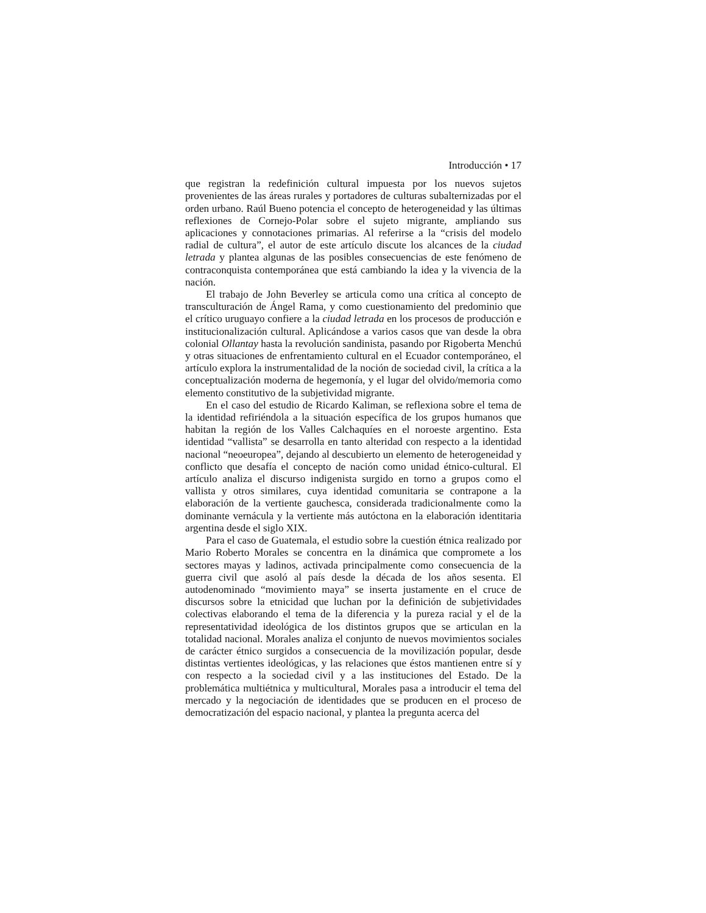Introducción • 17
que registran la redefinición cultural impuesta por los nuevos sujetos provenientes de las áreas rurales y portadores de culturas subalternizadas por el orden urbano. Raúl Bueno potencia el concepto de heterogeneidad y las últimas reflexiones de Cornejo-Polar sobre el sujeto migrante, ampliando sus aplicaciones y connotaciones primarias. Al referirse a la “crisis del modelo radial de cultura”, el autor de este artículo discute los alcances de la ciudad letrada y plantea algunas de las posibles consecuencias de este fenómeno de contraconquista contemporánea que está cambiando la idea y la vivencia de la nación.
El trabajo de John Beverley se articula como una crítica al concepto de transculturación de Ángel Rama, y como cuestionamiento del predominio que el crítico uruguayo confiere a la ciudad letrada en los procesos de producción e institucionalización cultural. Aplicándose a varios casos que van desde la obra colonial Ollantay hasta la revolución sandinista, pasando por Rigoberta Menchú y otras situaciones de enfrentamiento cultural en el Ecuador contemporáneo, el artículo explora la instrumentalidad de la noción de sociedad civil, la crítica a la conceptualización moderna de hegemonía, y el lugar del olvido/memoria como elemento constitutivo de la subjetividad migrante.
En el caso del estudio de Ricardo Kaliman, se reflexiona sobre el tema de la identidad refiriéndola a la situación específica de los grupos humanos que habitan la región de los Valles Calchaquíes en el noroeste argentino. Esta identidad “vallista” se desarrolla en tanto alteridad con respecto a la identidad nacional “neoeuropea”, dejando al descubierto un elemento de heterogeneidad y conflicto que desafía el concepto de nación como unidad étnico-cultural. El artículo analiza el discurso indigenista surgido en torno a grupos como el vallista y otros similares, cuya identidad comunitaria se contrapone a la elaboración de la vertiente gauchesca, considerada tradicionalmente como la dominante vernácula y la vertiente más autóctona en la elaboración identitaria argentina desde el siglo XIX.
Para el caso de Guatemala, el estudio sobre la cuestión étnica realizado por Mario Roberto Morales se concentra en la dinámica que compromete a los sectores mayas y ladinos, activada principalmente como consecuencia de la guerra civil que asoló al país desde la década de los años sesenta. El autodenominado “movimiento maya” se inserta justamente en el cruce de discursos sobre la etnicidad que luchan por la definición de subjetividades colectivas elaborando el tema de la diferencia y la pureza racial y el de la representatividad ideológica de los distintos grupos que se articulan en la totalidad nacional. Morales analiza el conjunto de nuevos movimientos sociales de carácter étnico surgidos a consecuencia de la movilización popular, desde distintas vertientes ideológicas, y las relaciones que éstos mantienen entre sí y con respecto a la sociedad civil y a las instituciones del Estado. De la problemática multiétnica y multicultural, Morales pasa a introducir el tema del mercado y la negociación de identidades que se producen en el proceso de democratización del espacio nacional, y plantea la pregunta acerca del